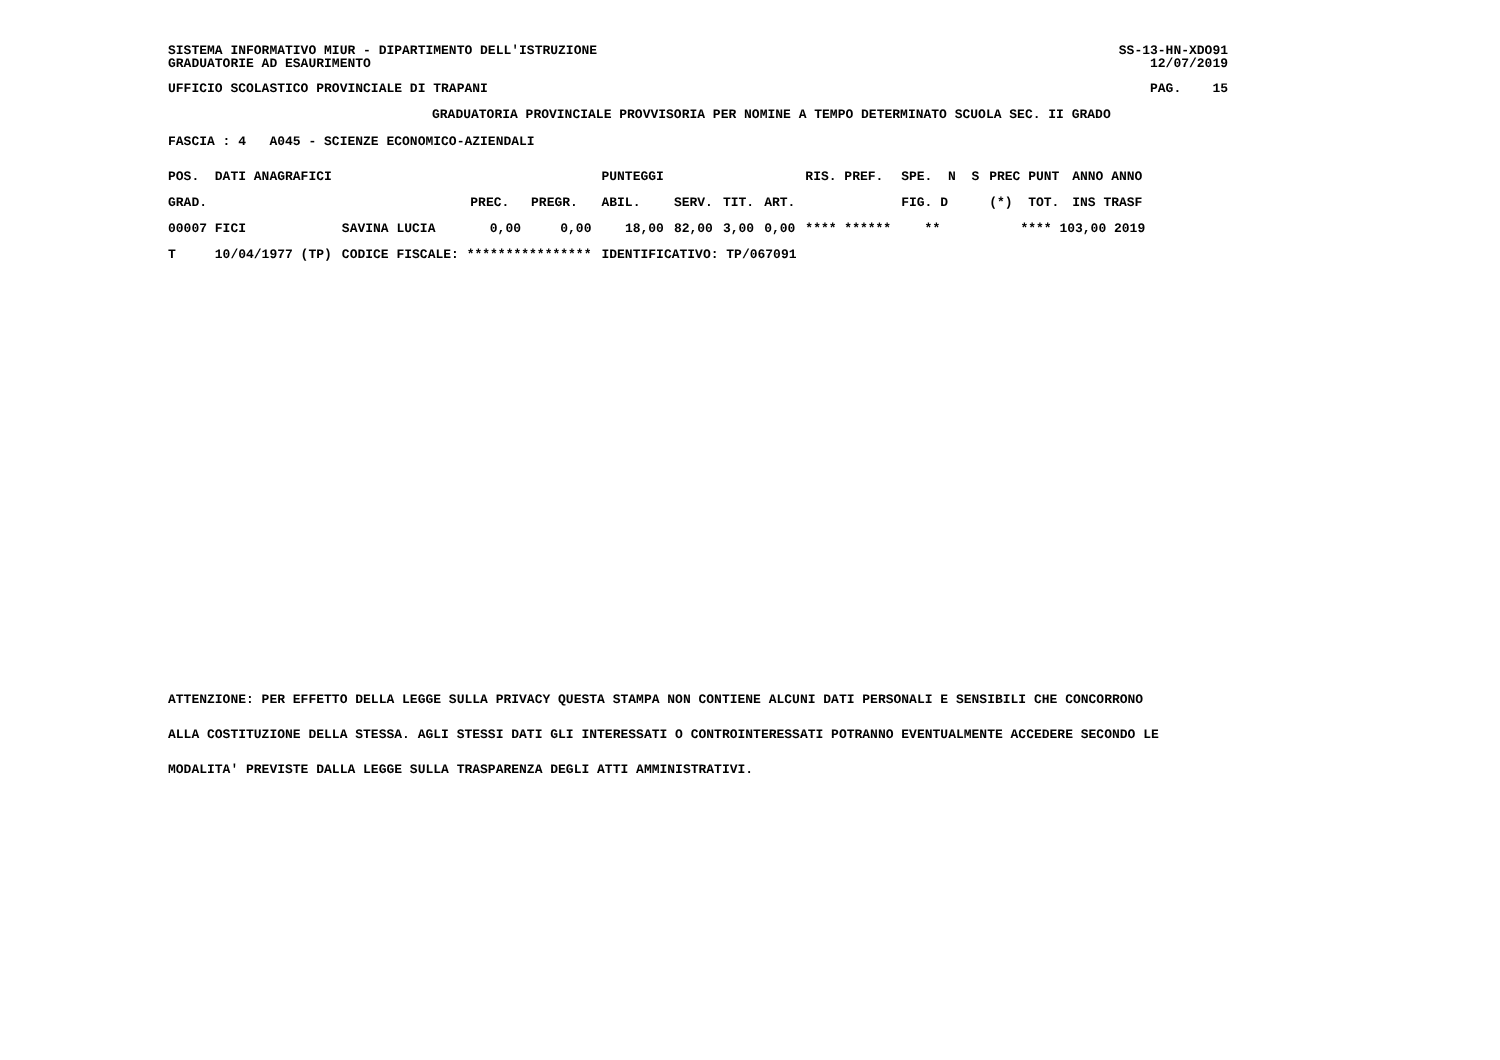SISTEMA INFORMATIVO MIUR - DIPARTIMENTO DELL'ISTRUZIONE SS-13-HN-XDO91
GRADUATORIE AD ESAURIMENTO 12/07/2019
UFFICIO SCOLASTICO PROVINCIALE DI TRAPANI PAG. 15
GRADUATORIA PROVINCIALE PROVVISORIA PER NOMINE A TEMPO DETERMINATO SCUOLA SEC. II GRADO
FASCIA : 4 A045 - SCIENZE ECONOMICO-AZIENDALI
| POS. DATI ANAGRAFICI | | | | PUNTEGGI | | | | RIS. PREF. | SPE. N S | PREC PUNT | ANNO ANNO |
| --- | --- | --- | --- | --- | --- | --- | --- | --- | --- | --- | --- |
| GRAD. | | PREC. | PREGR. | ABIL. | SERV. | TIT. | ART. | | FIG. D | (*) TOT. | INS TRASF |
| 00007 FICI | SAVINA LUCIA | 0,00 | 0,00 | 18,00 | 82,00 | 3,00 | 0,00 | **** ****** | ** | **** 103,00 2019 | |
| T 10/04/1977 (TP) | CODICE FISCALE: **************** | | | IDENTIFICATIVO: TP/067091 | | | | | | | |
ATTENZIONE: PER EFFETTO DELLA LEGGE SULLA PRIVACY QUESTA STAMPA NON CONTIENE ALCUNI DATI PERSONALI E SENSIBILI CHE CONCORRONO
ALLA COSTITUZIONE DELLA STESSA. AGLI STESSI DATI GLI INTERESSATI O CONTROINTERESSATI POTRANNO EVENTUALMENTE ACCEDERE SECONDO LE
MODALITA' PREVISTE DALLA LEGGE SULLA TRASPARENZA DEGLI ATTI AMMINISTRATIVI.